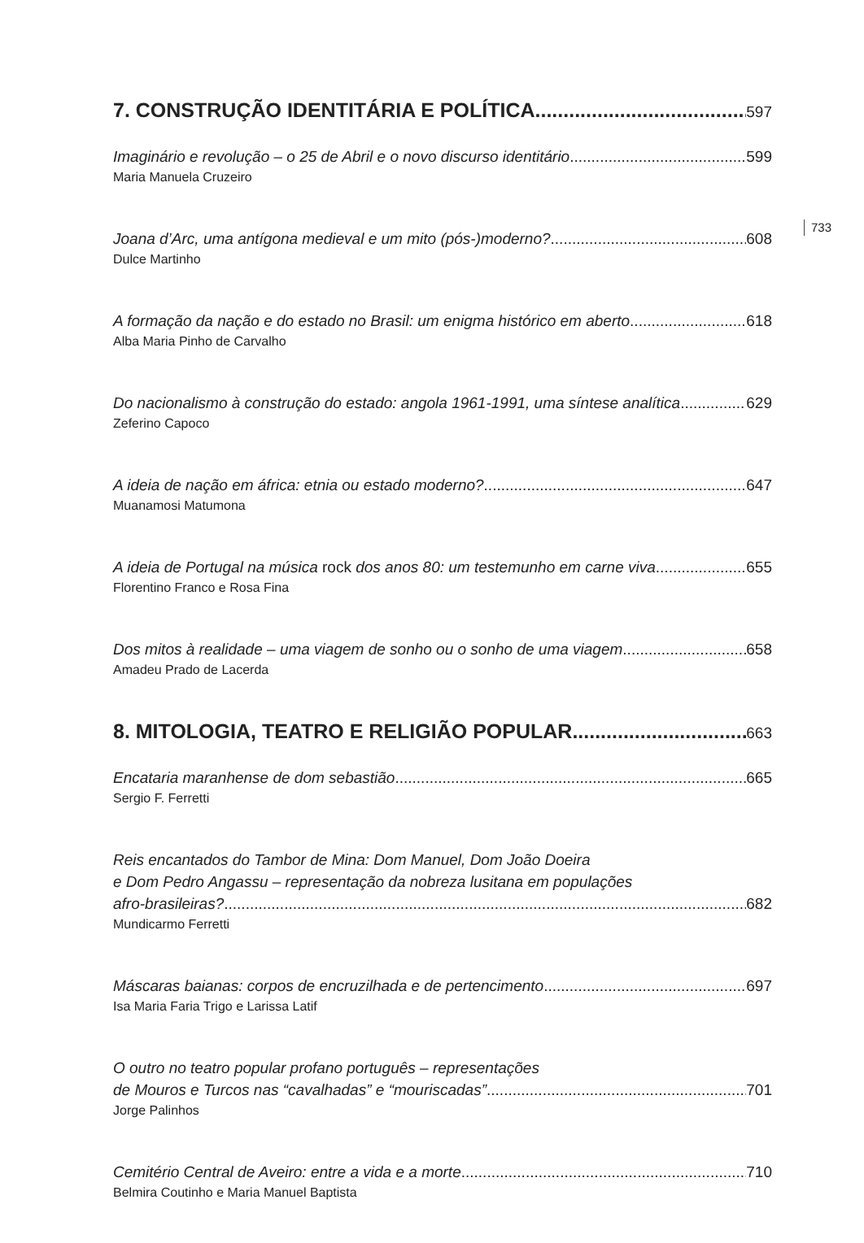733
7. CONSTRUÇÃO IDENTITÁRIA E POLÍTICA 597
Imaginário e revolução – o 25 de Abril e o novo discurso identitário 599
Maria Manuela Cruzeiro
Joana d’Arc, uma antígona medieval e um mito (pós-)moderno? 608
Dulce Martinho
A formação da nação e do estado no Brasil: um enigma histórico em aberto 618
Alba Maria Pinho de Carvalho
Do nacionalismo à construção do estado: angola 1961-1991, uma síntese analítica 629
Zeferino Capoco
A ideia de nação em áfrica: etnia ou estado moderno? 647
Muanamosi Matumona
A ideia de Portugal na música rock dos anos 80: um testemunho em carne viva 655
Florentino Franco e Rosa Fina
Dos mitos à realidade – uma viagem de sonho ou o sonho de uma viagem 658
Amadeu Prado de Lacerda
8. MITOLOGIA, TEATRO E RELIGIÃO POPULAR 663
Encataria maranhense de dom sebastião 665
Sergio F. Ferretti
Reis encantados do Tambor de Mina: Dom Manuel, Dom João Doeira
e Dom Pedro Angassu – representação da nobreza lusitana em populações
afro-brasileiras? 682
Mundicarmo Ferretti
Máscaras baianas: corpos de encruzilhada e de pertencimento 697
Isa Maria Faria Trigo e Larissa Latif
O outro no teatro popular profano português – representações
de Mouros e Turcos nas “cavalhadas” e “mouriscadas” 701
Jorge Palinhos
Cemitério Central de Aveiro: entre a vida e a morte 710
Belmira Coutinho e Maria Manuel Baptista